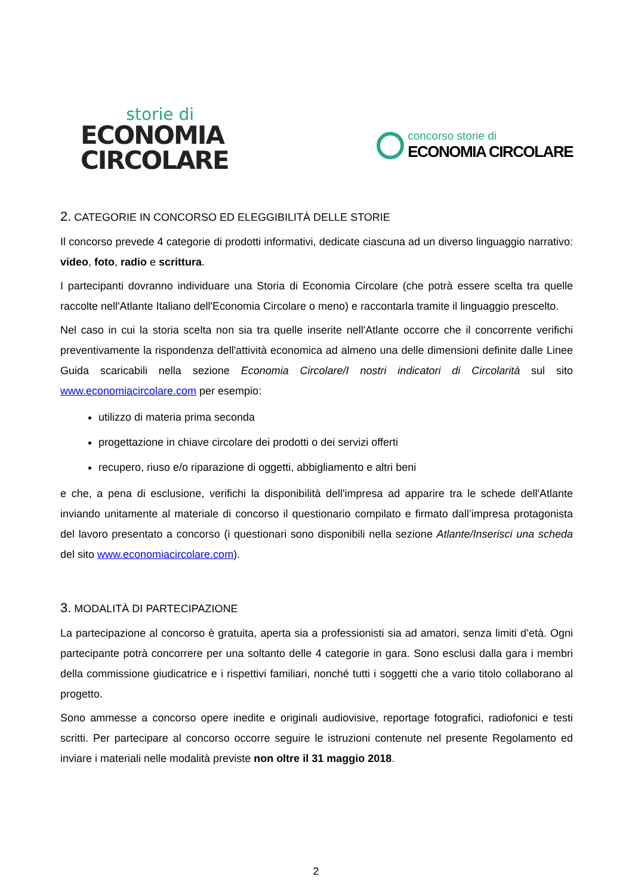storie di
ECONOMIA
CIRCOLARE
concorso storie di
ECONOMIA CIRCOLARE
2. CATEGORIE IN CONCORSO ED ELEGGIBILITÀ DELLE STORIE
Il concorso prevede 4 categorie di prodotti informativi, dedicate ciascuna ad un diverso linguaggio narrativo: video, foto, radio e scrittura.
I partecipanti dovranno individuare una Storia di Economia Circolare (che potrà essere scelta tra quelle raccolte nell'Atlante Italiano dell'Economia Circolare o meno) e raccontarla tramite il linguaggio prescelto.
Nel caso in cui la storia scelta non sia tra quelle inserite nell'Atlante occorre che il concorrente verifichi preventivamente la rispondenza dell'attività economica ad almeno una delle dimensioni definite dalle Linee Guida scaricabili nella sezione Economia Circolare/I nostri indicatori di Circolarità sul sito www.economiacircolare.com per esempio:
utilizzo di materia prima seconda
progettazione in chiave circolare dei prodotti o dei servizi offerti
recupero, riuso e/o riparazione di oggetti, abbigliamento e altri beni
e che, a pena di esclusione, verifichi la disponibilità dell'impresa ad apparire tra le schede dell'Atlante inviando unitamente al materiale di concorso il questionario compilato e firmato dall’impresa protagonista del lavoro presentato a concorso (i questionari sono disponibili nella sezione Atlante/Inserisci una scheda del sito www.economiacircolare.com).
3. MODALITÀ DI PARTECIPAZIONE
La partecipazione al concorso è gratuita, aperta sia a professionisti sia ad amatori, senza limiti d’età. Ogni partecipante potrà concorrere per una soltanto delle 4 categorie in gara. Sono esclusi dalla gara i membri della commissione giudicatrice e i rispettivi familiari, nonché tutti i soggetti che a vario titolo collaborano al progetto.
Sono ammesse a concorso opere inedite e originali audiovisive, reportage fotografici, radiofonici e testi scritti. Per partecipare al concorso occorre seguire le istruzioni contenute nel presente Regolamento ed inviare i materiali nelle modalità previste non oltre il 31 maggio 2018.
2